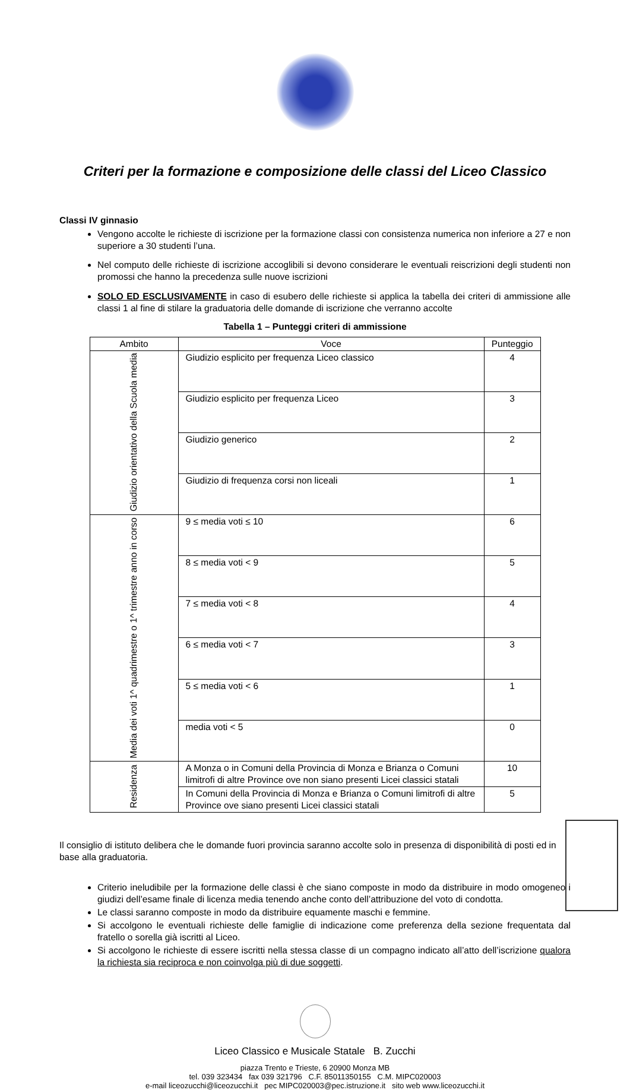Criteri per la formazione e composizione delle classi del Liceo Classico
Classi IV ginnasio
Vengono accolte le richieste di iscrizione per la formazione classi con consistenza numerica non inferiore a 27 e non superiore a 30 studenti l’una.
Nel computo delle richieste di iscrizione accoglibili si devono considerare le eventuali reiscrizioni degli studenti non promossi che hanno la precedenza sulle nuove iscrizioni
SOLO ED ESCLUSIVAMENTE in caso di esubero delle richieste si applica la tabella dei criteri di ammissione alle classi 1 al fine di stilare la graduatoria delle domande di iscrizione che verranno accolte
Tabella 1 – Punteggi criteri di ammissione
| Ambito | Voce | Punteggio |
| --- | --- | --- |
| Giudizio orientativo della Scuola media | Giudizio esplicito per frequenza Liceo classico | 4 |
| | Giudizio esplicito per frequenza Liceo | 3 |
| | Giudizio generico | 2 |
| | Giudizio di frequenza corsi non liceali | 1 |
| Media dei voti 1^ quadrimestre o 1^ trimestre anno in corso | 9 ≤ media voti ≤ 10 | 6 |
| | 8 ≤ media voti < 9 | 5 |
| | 7 ≤ media voti < 8 | 4 |
| | 6 ≤ media voti < 7 | 3 |
| | 5 ≤ media voti < 6 | 1 |
| | media voti < 5 | 0 |
| Residenza | A Monza o in Comuni della Provincia di Monza e Brianza o Comuni limitrofi di altre Province ove non siano presenti Licei classici statali | 10 |
| | In Comuni della Provincia di Monza e Brianza o Comuni limitrofi di altre Province ove siano presenti Licei classici statali | 5 |
Il consiglio di istituto delibera che le domande fuori provincia saranno accolte solo in presenza di disponibilità di posti ed in base alla graduatoria.
Criterio ineludibile per la formazione delle classi è che siano composte in modo da distribuire in modo omogeneo i giudizi dell’esame finale di licenza media tenendo anche conto dell’attribuzione del voto di condotta.
Le classi saranno composte in modo da distribuire equamente maschi e femmine.
Si accolgono le eventuali richieste delle famiglie di indicazione come preferenza della sezione frequentata dal fratello o sorella già iscritti al Liceo.
Si accolgono le richieste di essere iscritti nella stessa classe di un compagno indicato all’atto dell’iscrizione qualora la richiesta sia reciproca e non coinvolga più di due soggetti.
Liceo Classico e Musicale Statale B. Zucchi
piazza Trento e Trieste, 6 20900 Monza MB
tel. 039 323434 fax 039 321796 C.F. 85011350155 C.M. MIPC020003
e-mail liceozucchi@liceozucchi.it pec MIPC020003@pec.istruzione.it sito web www.liceozucchi.it